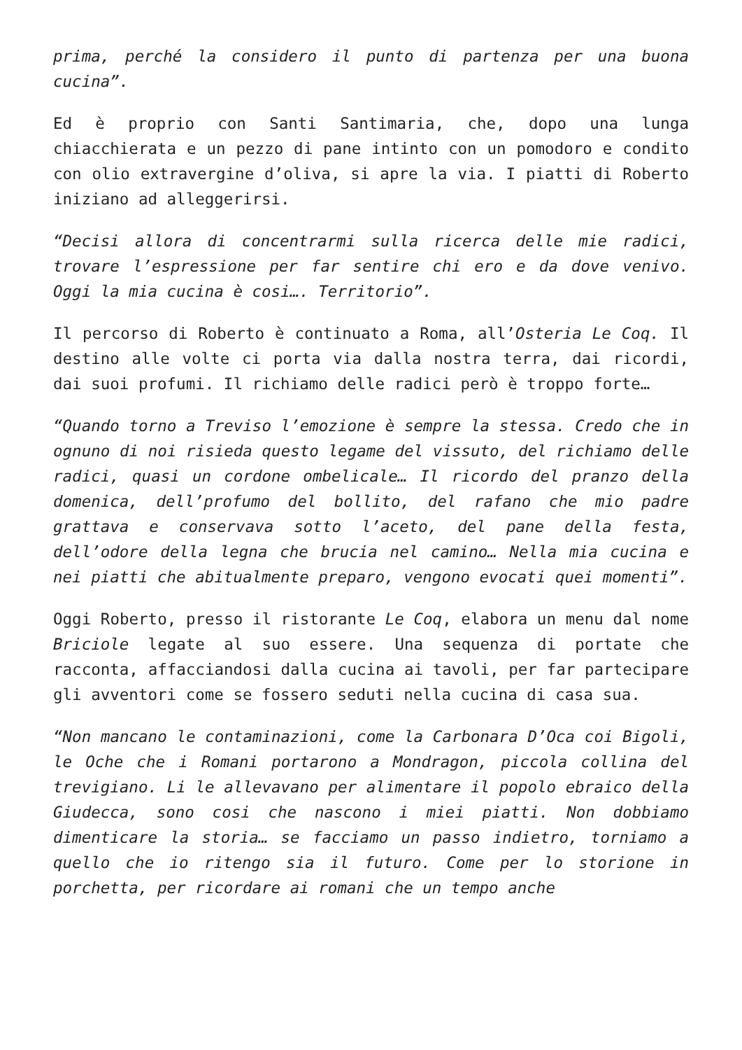prima, perché la considero il punto di partenza per una buona cucina”.
Ed è proprio con Santi Santimaria, che, dopo una lunga chiacchierata e un pezzo di pane intinto con un pomodoro e condito con olio extravergine d’oliva, si apre la via. I piatti di Roberto iniziano ad alleggerirsi.
“Decisi allora di concentrarmi sulla ricerca delle mie radici, trovare l’espressione per far sentire chi ero e da dove venivo. Oggi la mia cucina è cosi…. Territorio”.
Il percorso di Roberto è continuato a Roma, all’Osteria Le Coq. Il destino alle volte ci porta via dalla nostra terra, dai ricordi, dai suoi profumi. Il richiamo delle radici però è troppo forte…
“Quando torno a Treviso l’emozione è sempre la stessa. Credo che in ognuno di noi risieda questo legame del vissuto, del richiamo delle radici, quasi un cordone ombelicale… Il ricordo del pranzo della domenica, dell’profumo del bollito, del rafano che mio padre grattava e conservava sotto l’aceto, del pane della festa, dell’odore della legna che brucia nel camino… Nella mia cucina e nei piatti che abitualmente preparo, vengono evocati quei momenti”.
Oggi Roberto, presso il ristorante Le Coq, elabora un menu dal nome Briciole legate al suo essere. Una sequenza di portate che racconta, affacciandosi dalla cucina ai tavoli, per far partecipare gli avventori come se fossero seduti nella cucina di casa sua.
“Non mancano le contaminazioni, come la Carbonara D’Oca coi Bigoli, le Oche che i Romani portarono a Mondragon, piccola collina del trevigiano. Li le allevavano per alimentare il popolo ebraico della Giudecca, sono cosi che nascono i miei piatti. Non dobbiamo dimenticare la storia… se facciamo un passo indietro, torniamo a quello che io ritengo sia il futuro. Come per lo storione in porchetta, per ricordare ai romani che un tempo anche